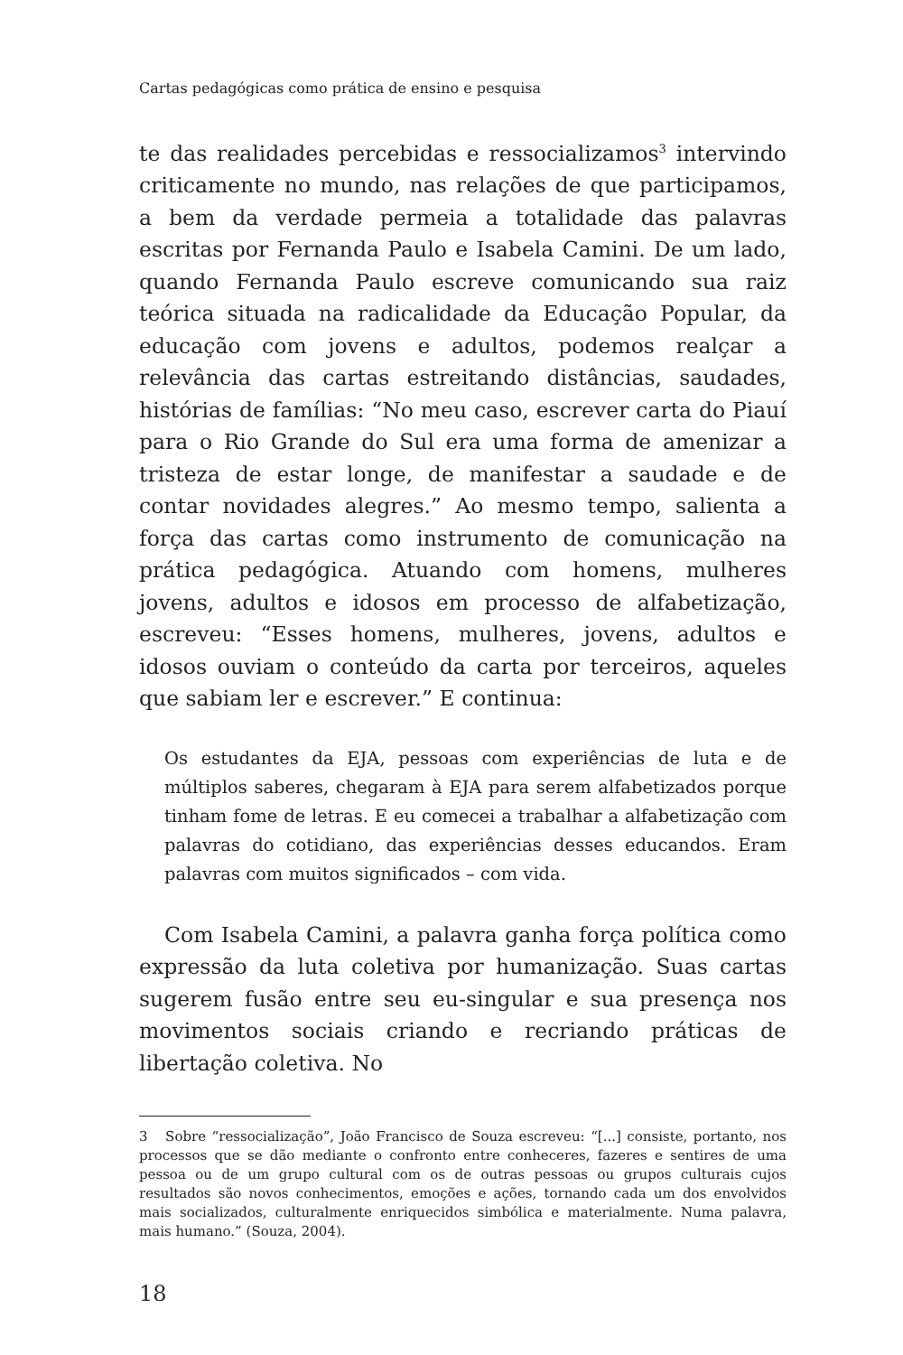Cartas pedagógicas como prática de ensino e pesquisa
te das realidades percebidas e ressocializamos<sup>3</sup> intervindo criticamente no mundo, nas relações de que participamos, a bem da verdade permeia a totalidade das palavras escritas por Fernanda Paulo e Isabela Camini. De um lado, quando Fernanda Paulo escreve comunicando sua raiz teórica situada na radicalidade da Educação Popular, da educação com jovens e adultos, podemos realçar a relevância das cartas estreitando distâncias, saudades, histórias de famílias: “No meu caso, escrever carta do Piauí para o Rio Grande do Sul era uma forma de amenizar a tristeza de estar longe, de manifestar a saudade e de contar novidades alegres.” Ao mesmo tempo, salienta a força das cartas como instrumento de comunicação na prática pedagógica. Atuando com homens, mulheres jovens, adultos e idosos em processo de alfabetização, escreveu: “Esses homens, mulheres, jovens, adultos e idosos ouviam o conteúdo da carta por terceiros, aqueles que sabiam ler e escrever.” E continua:
Os estudantes da EJA, pessoas com experiências de luta e de múltiplos saberes, chegaram à EJA para serem alfabetizados porque tinham fome de letras. E eu comecei a trabalhar a alfabetização com palavras do cotidiano, das experiências desses educandos. Eram palavras com muitos significados – com vida.
Com Isabela Camini, a palavra ganha força política como expressão da luta coletiva por humanização. Suas cartas sugerem fusão entre seu eu-singular e sua presença nos movimentos sociais criando e recriando práticas de libertação coletiva. No
3 Sobre “ressocialização”, João Francisco de Souza escreveu: “[...] consiste, portanto, nos processos que se dão mediante o confronto entre conheceres, fazeres e sentires de uma pessoa ou de um grupo cultural com os de outras pessoas ou grupos culturais cujos resultados são novos conhecimentos, emoções e ações, tornando cada um dos envolvidos mais socializados, culturalmente enriquecidos simbólica e materialmente. Numa palavra, mais humano.” (Souza, 2004).
18